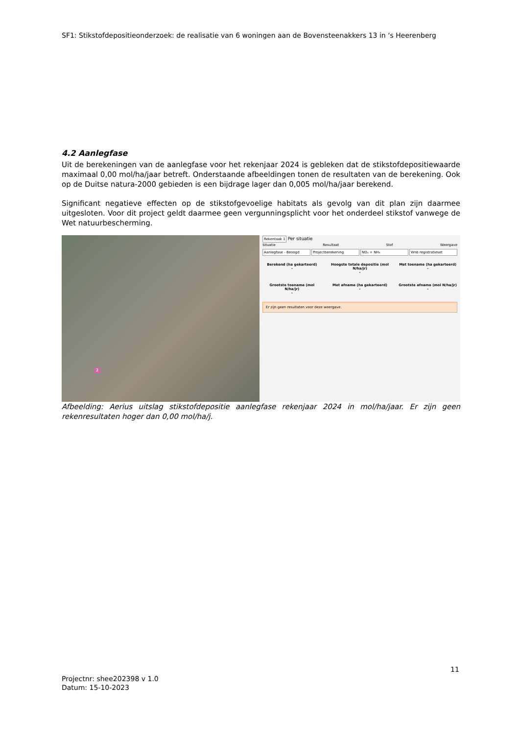SF1: Stikstofdepositieonderzoek: de realisatie van 6 woningen aan de Bovensteenakkers 13 in ‘s Heerenberg
4.2 Aanlegfase
Uit de berekeningen van de aanlegfase voor het rekenjaar 2024 is gebleken dat de stikstofdepositiewaarde maximaal 0,00 mol/ha/jaar betreft. Onderstaande afbeeldingen tonen de resultaten van de berekening. Ook op de Duitse natura-2000 gebieden is een bijdrage lager dan 0,005 mol/ha/jaar berekend.
Significant negatieve effecten op de stikstofgevoelige habitats als gevolg van dit plan zijn daarmee uitgesloten. Voor dit project geldt daarmee geen vergunningsplicht voor het onderdeel stikstof vanwege de Wet natuurbescherming.
2
Rekentaak 1 Per situatie
Situatie Resultaat Stof Weergave
Aanlegfase - Beoogd Projectberekening NOₓ + NH₃ Wnb registratieset
Berekend (ha gekarteerd)
-
Hoogste totale depositie (mol N/ha/jr)
-
Met toename (ha gekarteerd)
-
Grootste toename (mol N/ha/jr)
-
Met afname (ha gekarteerd)
-
Grootste afname (mol N/ha/jr)
-
Er zijn geen resultaten voor deze weergave.
Afbeelding: Aerius uitslag stikstofdepositie aanlegfase rekenjaar 2024 in mol/ha/jaar. Er zijn geen rekenresultaten hoger dan 0,00 mol/ha/j.
11
Projectnr: shee202398 v 1.0
Datum: 15-10-2023